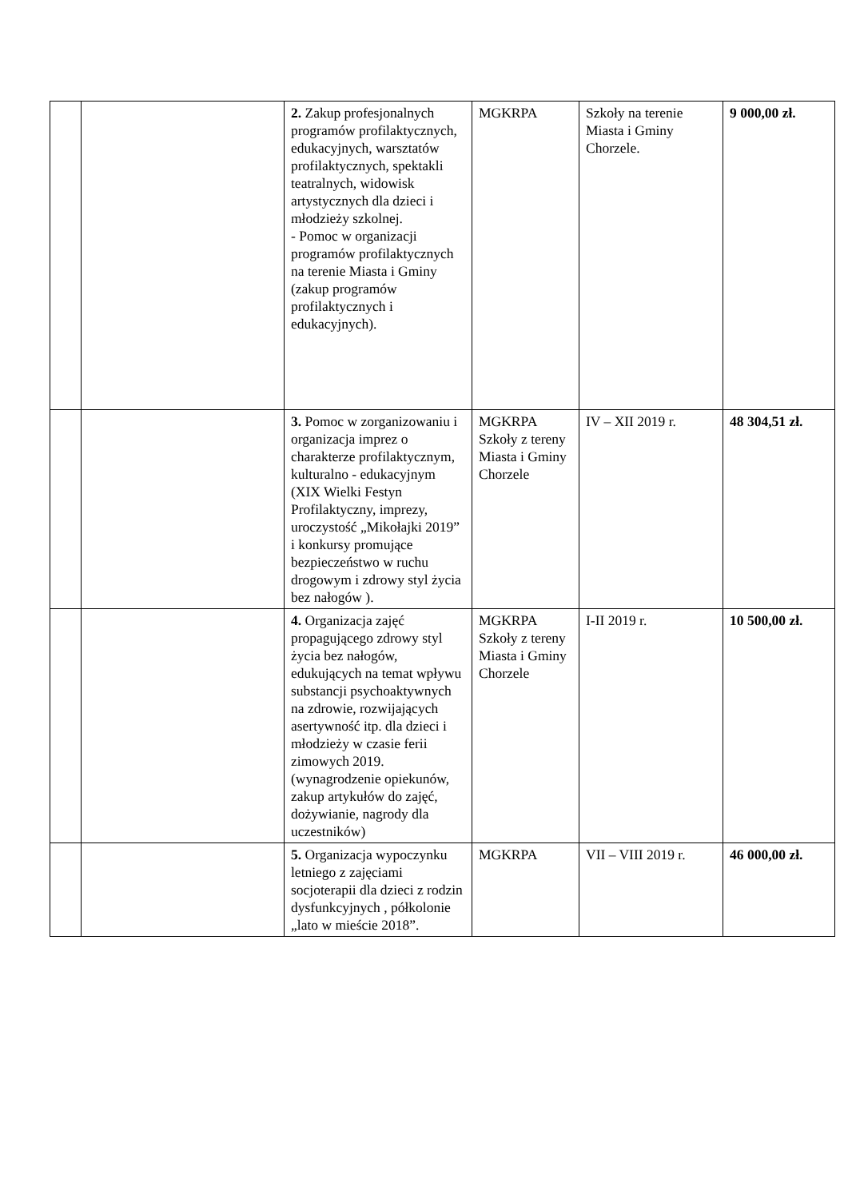| | | 2. Zakup profesjonalnych programów profilaktycznych, edukacyjnych, warsztatów profilaktycznych, spektakli teatralnych, widowisk artystycznych dla dzieci i młodzieży szkolnej. - Pomoc w organizacji programów profilaktycznych na terenie Miasta i Gminy (zakup programów profilaktycznych i edukacyjnych). | MGKRPA | Szkoły na terenie Miasta i Gminy Chorzele. | 9 000,00 zł. |
| | | 3. Pomoc w zorganizowaniu i organizacja imprez o charakterze profilaktycznym, kulturalno - edukacyjnym (XIX Wielki Festyn Profilaktyczny, imprezy, uroczystość „Mikołajki 2019” i konkursy promujące bezpieczeństwo w ruchu drogowym i zdrowy styl życia bez nałogów ). | MGKRPA Szkoły z tereny Miasta i Gminy Chorzele | IV – XII 2019 r. | 48 304,51 zł. |
| | | 4. Organizacja zajęć propagującego zdrowy styl życia bez nałogów, edukujących na temat wpływu substancji psychoaktywnych na zdrowie, rozwijających asertywność itp. dla dzieci i młodzieży w czasie ferii zimowych 2019. (wynagrodzenie opiekunów, zakup artykułów do zajęć, dożywianie, nagrody dla uczestników) | MGKRPA Szkoły z tereny Miasta i Gminy Chorzele | I-II 2019 r. | 10 500,00 zł. |
| | | 5. Organizacja wypoczynku letniego z zajęciami socjoterapii dla dzieci z rodzin dysfunkcyjnych , półkolonie „lato w mieście 2018”. | MGKRPA | VII – VIII 2019 r. | 46 000,00 zł. |